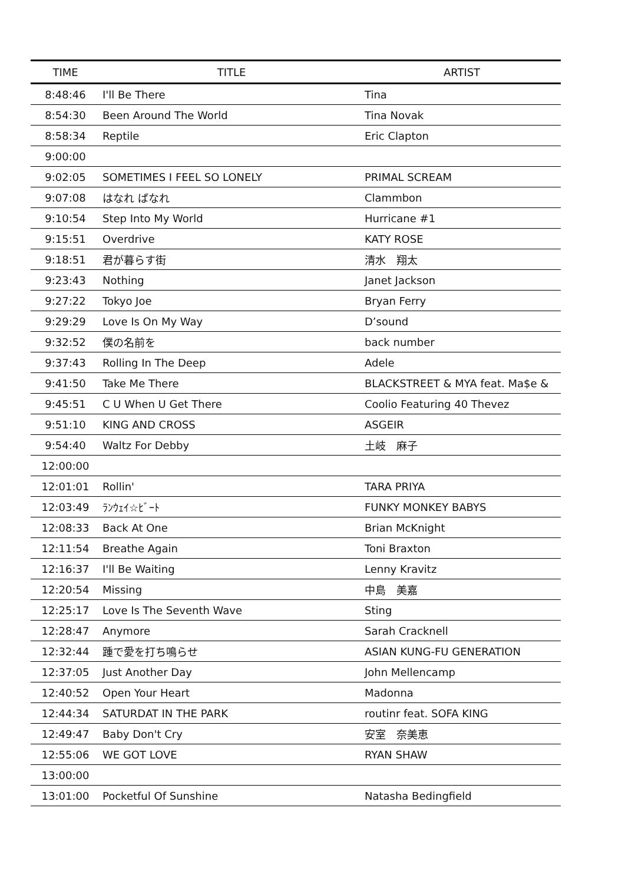| TIME | TITLE | ARTIST |
| --- | --- | --- |
| 8:48:46 | I'll Be There | Tina |
| 8:54:30 | Been Around The World | Tina Novak |
| 8:58:34 | Reptile | Eric Clapton |
| 9:00:00 | | |
| 9:02:05 | SOMETIMES I FEEL SO LONELY | PRIMAL SCREAM |
| 9:07:08 | はなれ ばなれ | Clammbon |
| 9:10:54 | Step Into My World | Hurricane #1 |
| 9:15:51 | Overdrive | KATY ROSE |
| 9:18:51 | 君が暮らす街 | 清水 翔太 |
| 9:23:43 | Nothing | Janet Jackson |
| 9:27:22 | Tokyo Joe | Bryan Ferry |
| 9:29:29 | Love Is On My Way | D’sound |
| 9:32:52 | 僕の名前を | back number |
| 9:37:43 | Rolling In The Deep | Adele |
| 9:41:50 | Take Me There | BLACKSTREET & MYA feat. Ma$e & |
| 9:45:51 | C U When U Get There | Coolio Featuring 40 Thevez |
| 9:51:10 | KING AND CROSS | ASGEIR |
| 9:54:40 | Waltz For Debby | 土岐 麻子 |
| 12:00:00 | | |
| 12:01:01 | Rollin' | TARA PRIYA |
| 12:03:49 | ﾗﾝｳｪｲ☆ﾋﾞｰﾄ | FUNKY MONKEY BABYS |
| 12:08:33 | Back At One | Brian McKnight |
| 12:11:54 | Breathe Again | Toni Braxton |
| 12:16:37 | I'll Be Waiting | Lenny Kravitz |
| 12:20:54 | Missing | 中島 美嘉 |
| 12:25:17 | Love Is The Seventh Wave | Sting |
| 12:28:47 | Anymore | Sarah Cracknell |
| 12:32:44 | 踵で愛を打ち鳴らせ | ASIAN KUNG-FU GENERATION |
| 12:37:05 | Just Another Day | John Mellencamp |
| 12:40:52 | Open Your Heart | Madonna |
| 12:44:34 | SATURDAT IN THE PARK | routinr feat. SOFA KING |
| 12:49:47 | Baby Don't Cry | 安室 奈美恵 |
| 12:55:06 | WE GOT LOVE | RYAN SHAW |
| 13:00:00 | | |
| 13:01:00 | Pocketful Of Sunshine | Natasha Bedingfield |